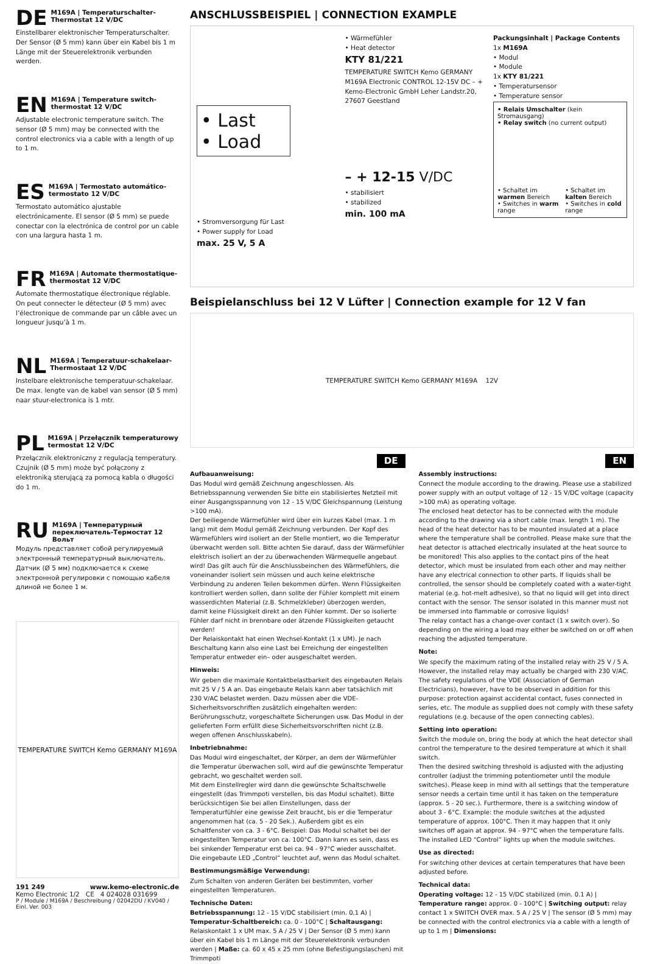DE M169A | Temperaturschalter-Thermostat 12 V/DC
Einstellbarer elektronischer Temperaturschalter. Der Sensor (Ø 5 mm) kann über ein Kabel bis 1 m Länge mit der Steuerelektronik verbunden werden.
EN M169A | Temperature switch-thermostat 12 V/DC
Adjustable electronic temperature switch. The sensor (Ø 5 mm) may be connected with the control electronics via a cable with a length of up to 1 m.
ES M169A | Termostato automático-termostato 12 V/DC
Termostato automático ajustable electrónicamente. El sensor (Ø 5 mm) se puede conectar con la electrónica de control por un cable con una largura hasta 1 m.
FR M169A | Automate thermostatique-thermostat 12 V/DC
Automate thermostatique électronique réglable. On peut connecter le détecteur (Ø 5 mm) avec l’électronique de commande par un câble avec un longueur jusqu’à 1 m.
NL M169A | Temperatuur-schakelaar-Thermostaat 12 V/DC
Instelbare elektronische temperatuur-schakelaar. De max. lengte van de kabel van sensor (Ø 5 mm) naar stuur-electronica is 1 mtr.
PL M169A | Przełącznik temperaturowy termostat 12 V/DC
Przełącznik elektroniczny z regulacją temperatury. Czujnik (Ø 5 mm) może być połączony z elektroniką sterującą za pomocą kabla o długości do 1 m.
RU M169A | Температурный переключатель-Термостат 12 Вольт
Модуль представляет собой регулируемый электронный температурный выключатель. Датчик (Ø 5 мм) подключается к схеме электронной регулировки с помощью кабеля длиной не более 1 м.
TEMPERATURE SWITCH Kemo GERMANY M169A
191 249 www.kemo-electronic.de
Kemo Electronic 1/2 CE 4 024028 031699
P / Module / M169A / Beschreibung / 02042DU / KV040 / Einl. Ver. 003
ANSCHLUSSBEISPIEL | CONNECTION EXAMPLE
• Last
• Load
• Stromversorgung für Last
• Power supply for Load
max. 25 V, 5 A
• Wärmefühler
• Heat detector
KTY 81/221
TEMPERATURE SWITCH Kemo GERMANY M169A Electronic CONTROL 12-15V DC – + Kemo-Electronic GmbH Leher Landstr.20, 27607 Geestland
– + 12-15 V/DC
• stabilisiert
• stabilized
min. 100 mA
Packungsinhalt | Package Contents
1x M169A
• Modul
• Module
1x KTY 81/221
• Temperatursensor
• Temperature sensor
• Relais Umschalter (kein Stromausgang)
• Relay switch (no current output)
• Schaltet im warmen Bereich
• Switches in warm range
• Schaltet im kalten Bereich
• Switches in cold range
Beispielanschluss bei 12 V Lüfter | Connection example for 12 V fan
TEMPERATURE SWITCH Kemo GERMANY M169A 12V
DE
Aufbauanweisung:
Das Modul wird gemäß Zeichnung angeschlossen. Als Betriebsspannung verwenden Sie bitte ein stabilisiertes Netzteil mit einer Ausgangsspannung von 12 - 15 V/DC Gleichspannung (Leistung >100 mA).
Der beiliegende Wärmefühler wird über ein kurzes Kabel (max. 1 m lang) mit dem Modul gemäß Zeichnung verbunden. Der Kopf des Wärmefühlers wird isoliert an der Stelle montiert, wo die Temperatur überwacht werden soll. Bitte achten Sie darauf, dass der Wärmefühler elektrisch isoliert an der zu überwachenden Wärmequelle angebaut wird! Das gilt auch für die Anschlussbeinchen des Wärmefühlers, die voneinander isoliert sein müssen und auch keine elektrische Verbindung zu anderen Teilen bekommen dürfen. Wenn Flüssigkeiten kontrolliert werden sollen, dann sollte der Fühler komplett mit einem wasserdichten Material (z.B. Schmelzkleber) überzogen werden, damit keine Flüssigkeit direkt an den Fühler kommt. Der so isolierte Fühler darf nicht in brennbare oder ätzende Flüssigkeiten getaucht werden!
Der Relaiskontakt hat einen Wechsel-Kontakt (1 x UM). Je nach Beschaltung kann also eine Last bei Erreichung der eingestellten Temperatur entweder ein– oder ausgeschaltet werden.
Hinweis:
Wir geben die maximale Kontaktbelastbarkeit des eingebauten Relais mit 25 V / 5 A an. Das eingebaute Relais kann aber tatsächlich mit 230 V/AC belastet werden. Dazu müssen aber die VDE-Sicherheitsvorschriften zusätzlich eingehalten werden: Berührungsschutz, vorgeschaltete Sicherungen usw. Das Modul in der gelieferten Form erfüllt diese Sicherheitsvorschriften nicht (z.B. wegen offenen Anschlusskabeln).
Inbetriebnahme:
Das Modul wird eingeschaltet, der Körper, an dem der Wärmefühler die Temperatur überwachen soll, wird auf die gewünschte Temperatur gebracht, wo geschaltet werden soll.
Mit dem Einstellregler wird dann die gewünschte Schaltschwelle eingestellt (das Trimmpoti verstellen, bis das Modul schaltet). Bitte berücksichtigen Sie bei allen Einstellungen, dass der Temperaturfühler eine gewisse Zeit braucht, bis er die Temperatur angenommen hat (ca. 5 - 20 Sek.). Außerdem gibt es ein Schaltfenster von ca. 3 - 6°C. Beispiel: Das Modul schaltet bei der eingestellten Temperatur von ca. 100°C. Dann kann es sein, dass es bei sinkender Temperatur erst bei ca. 94 - 97°C wieder ausschaltet. Die eingebaute LED „Control“ leuchtet auf, wenn das Modul schaltet.
Bestimmungsmäßige Verwendung:
Zum Schalten von anderen Geräten bei bestimmten, vorher eingestellten Temperaturen.
Technische Daten:
Betriebsspannung: 12 - 15 V/DC stabilisiert (min. 0,1 A) | Temperatur-Schaltbereich: ca. 0 - 100°C | Schaltausgang: Relaiskontakt 1 x UM max. 5 A / 25 V | Der Sensor (Ø 5 mm) kann über ein Kabel bis 1 m Länge mit der Steuerelektronik verbunden werden | Maße: ca. 60 x 45 x 25 mm (ohne Befestigungslaschen) mit Trimmpoti
EN
Assembly instructions:
Connect the module according to the drawing. Please use a stabilized power supply with an output voltage of 12 - 15 V/DC voltage (capacity >100 mA) as operating voltage.
The enclosed heat detector has to be connected with the module according to the drawing via a short cable (max. length 1 m). The head of the heat detector has to be mounted insulated at a place where the temperature shall be controlled. Please make sure that the heat detector is attached electrically insulated at the heat source to be monitored! This also applies to the contact pins of the heat detector, which must be insulated from each other and may neither have any electrical connection to other parts. If liquids shall be controlled, the sensor should be completely coated with a water-tight material (e.g. hot-melt adhesive), so that no liquid will get into direct contact with the sensor. The sensor isolated in this manner must not be immersed into flammable or corrosive liquids!
The relay contact has a change-over contact (1 x switch over). So depending on the wiring a load may either be switched on or off when reaching the adjusted temperature.
Note:
We specify the maximum rating of the installed relay with 25 V / 5 A. However, the installed relay may actually be charged with 230 V/AC. The safety regulations of the VDE (Association of German Electricians), however, have to be observed in addition for this purpose: protection against accidental contact, fuses connected in series, etc. The module as supplied does not comply with these safety regulations (e.g. because of the open connecting cables).
Setting into operation:
Switch the module on, bring the body at which the heat detector shall control the temperature to the desired temperature at which it shall switch.
Then the desired switching threshold is adjusted with the adjusting controller (adjust the trimming potentiometer until the module switches). Please keep in mind with all settings that the temperature sensor needs a certain time until it has taken on the temperature (approx. 5 - 20 sec.). Furthermore, there is a switching window of about 3 - 6°C. Example: the module switches at the adjusted temperature of approx. 100°C. Then it may happen that it only switches off again at approx. 94 - 97°C when the temperature falls. The installed LED “Control” lights up when the module switches.
Use as directed:
For switching other devices at certain temperatures that have been adjusted before.
Technical data:
Operating voltage: 12 - 15 V/DC stabilized (min. 0.1 A) | Temperature range: approx. 0 - 100°C | Switching output: relay contact 1 x SWITCH OVER max. 5 A / 25 V | The sensor (Ø 5 mm) may be connected with the control electronics via a cable with a length of up to 1 m | Dimensions: